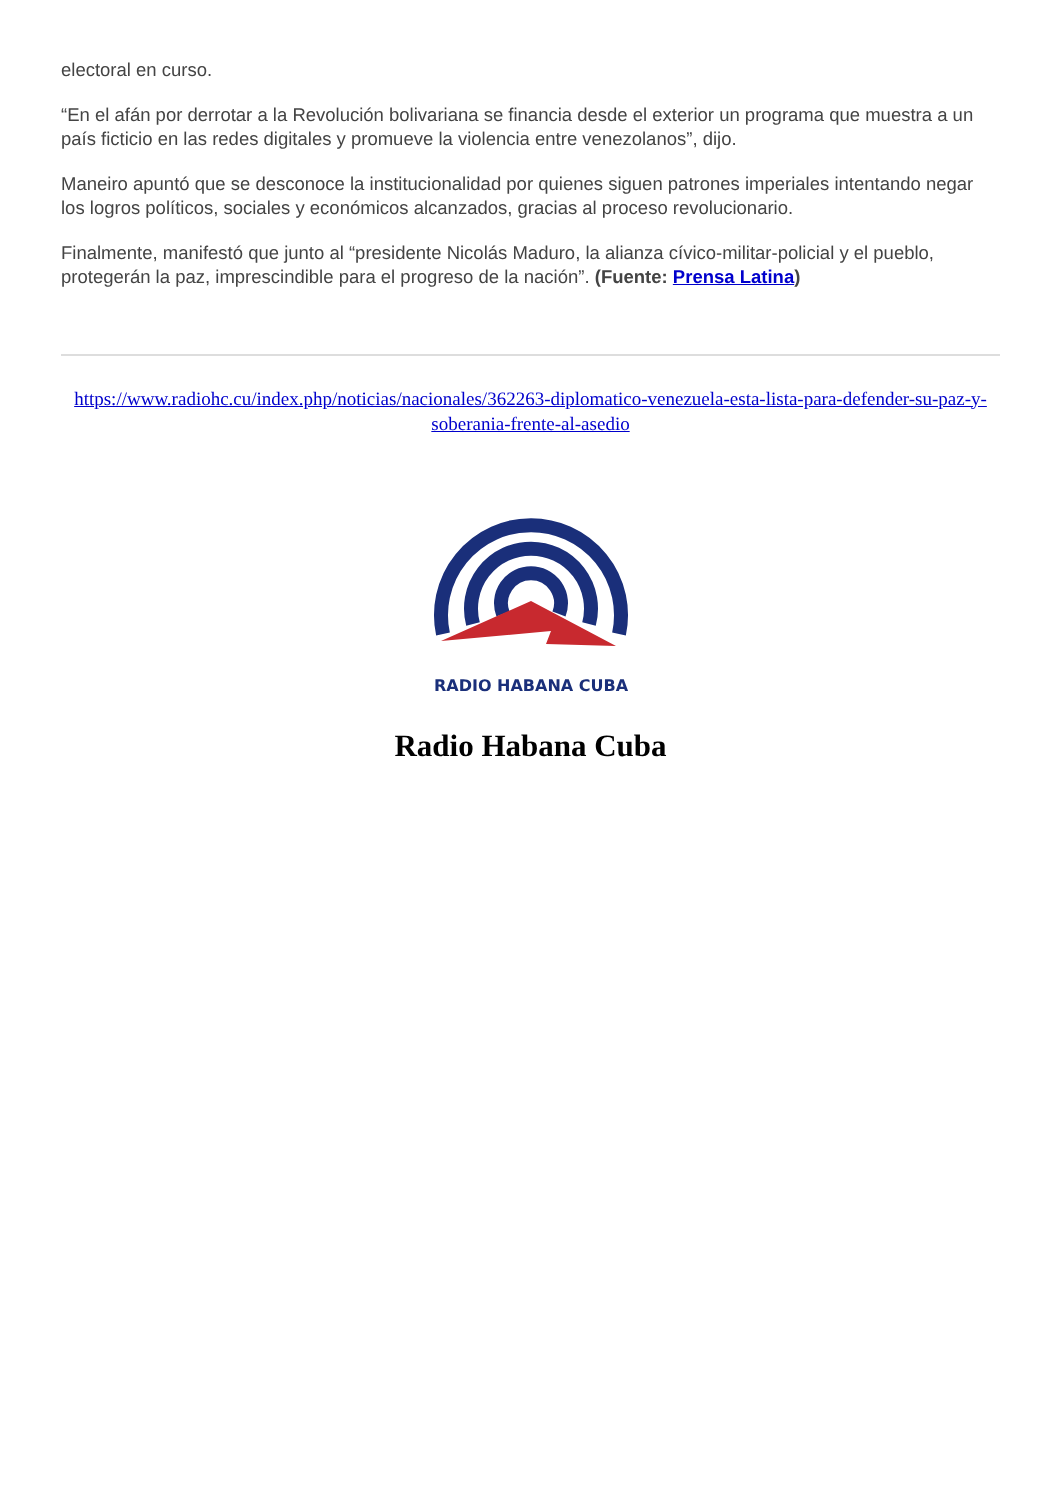electoral en curso.
“En el afán por derrotar a la Revolución bolivariana se financia desde el exterior un programa que muestra a un país ficticio en las redes digitales y promueve la violencia entre venezolanos”, dijo.
Maneiro apuntó que se desconoce la institucionalidad por quienes siguen patrones imperiales intentando negar los logros políticos, sociales y económicos alcanzados, gracias al proceso revolucionario.
Finalmente, manifestó que junto al “presidente Nicolás Maduro, la alianza cívico-militar-policial y el pueblo, protegerán la paz, imprescindible para el progreso de la nación”. (Fuente: Prensa Latina)
https://www.radiohc.cu/index.php/noticias/nacionales/362263-diplomatico-venezuela-esta-lista-para-defender-su-paz-y-soberania-frente-al-asedio
RADIO HABANA CUBA
Radio Habana Cuba